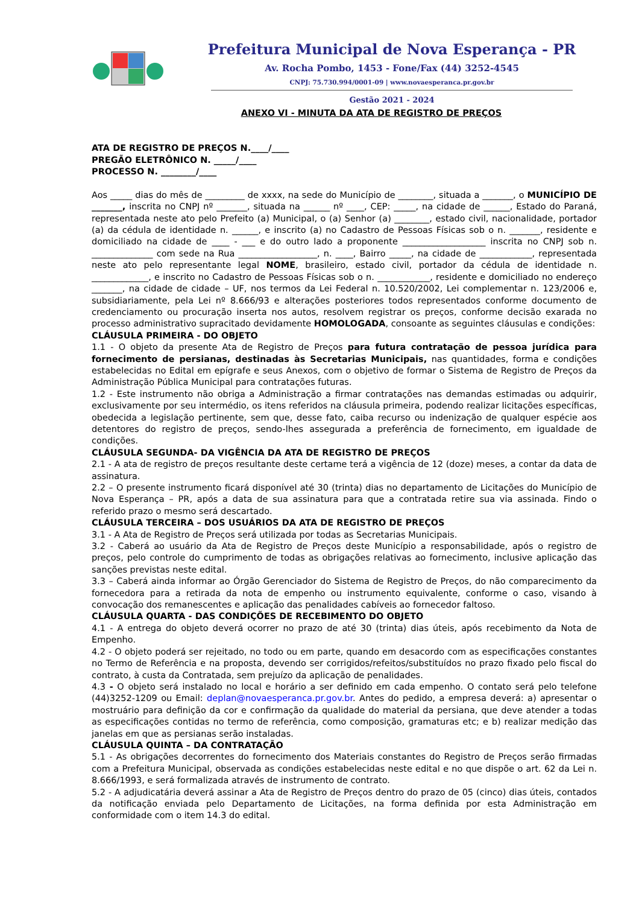Prefeitura Municipal de Nova Esperança - PR
Av. Rocha Pombo, 1453 - Fone/Fax (44) 3252-4545
CNPJ: 75.730.994/0001-09 | www.novaesperanca.pr.gov.br
Gestão 2021 - 2024
ANEXO VI - MINUTA DA ATA DE REGISTRO DE PREÇOS
ATA DE REGISTRO DE PREÇOS N.____/____
PREGÃO ELETRÔNICO N. _____/____
PROCESSO N. ________/____
Aos _____ dias do mês de _________ de xxxx, na sede do Município de ________, situada a _______, o MUNICÍPIO DE _______, inscrita no CNPJ nº _______, situada na ______ nº ____, CEP: _____, na cidade de ______, Estado do Paraná, representada neste ato pelo Prefeito (a) Municipal, o (a) Senhor (a) ________, estado civil, nacionalidade, portador (a) da cédula de identidade n. ______, e inscrito (a) no Cadastro de Pessoas Físicas sob o n. _______, residente e domiciliado na cidade de ____ - ___ e do outro lado a proponente ___________________ inscrita no CNPJ sob n. ______________ com sede na Rua __________________, n. ____, Bairro _____, na cidade de ____________, representada neste ato pelo representante legal NOME, brasileiro, estado civil, portador da cédula de identidade n. _____________, e inscrito no Cadastro de Pessoas Físicas sob o n. ____________, residente e domiciliado no endereço _______, na cidade de cidade – UF, nos termos da Lei Federal n. 10.520/2002, Lei complementar n. 123/2006 e, subsidiariamente, pela Lei nº 8.666/93 e alterações posteriores todos representados conforme documento de credenciamento ou procuração inserta nos autos, resolvem registrar os preços, conforme decisão exarada no processo administrativo supracitado devidamente HOMOLOGADA, consoante as seguintes cláusulas e condições:
CLÁUSULA PRIMEIRA - DO OBJETO
1.1 - O objeto da presente Ata de Registro de Preços para futura contratação de pessoa jurídica para fornecimento de persianas, destinadas às Secretarias Municipais, nas quantidades, forma e condições estabelecidas no Edital em epígrafe e seus Anexos, com o objetivo de formar o Sistema de Registro de Preços da Administração Pública Municipal para contratações futuras.
1.2 - Este instrumento não obriga a Administração a firmar contratações nas demandas estimadas ou adquirir, exclusivamente por seu intermédio, os itens referidos na cláusula primeira, podendo realizar licitações específicas, obedecida a legislação pertinente, sem que, desse fato, caiba recurso ou indenização de qualquer espécie aos detentores do registro de preços, sendo-lhes assegurada a preferência de fornecimento, em igualdade de condições.
CLÁUSULA SEGUNDA- DA VIGÊNCIA DA ATA DE REGISTRO DE PREÇOS
2.1 - A ata de registro de preços resultante deste certame terá a vigência de 12 (doze) meses, a contar da data de assinatura.
2.2 – O presente instrumento ficará disponível até 30 (trinta) dias no departamento de Licitações do Município de Nova Esperança – PR, após a data de sua assinatura para que a contratada retire sua via assinada. Findo o referido prazo o mesmo será descartado.
CLÁUSULA TERCEIRA – DOS USUÁRIOS DA ATA DE REGISTRO DE PREÇOS
3.1 - A Ata de Registro de Preços será utilizada por todas as Secretarias Municipais.
3.2 - Caberá ao usuário da Ata de Registro de Preços deste Município a responsabilidade, após o registro de preços, pelo controle do cumprimento de todas as obrigações relativas ao fornecimento, inclusive aplicação das sanções previstas neste edital.
3.3 – Caberá ainda informar ao Órgão Gerenciador do Sistema de Registro de Preços, do não comparecimento da fornecedora para a retirada da nota de empenho ou instrumento equivalente, conforme o caso, visando à convocação dos remanescentes e aplicação das penalidades cabíveis ao fornecedor faltoso.
CLÁUSULA QUARTA - DAS CONDIÇÕES DE RECEBIMENTO DO OBJETO
4.1 - A entrega do objeto deverá ocorrer no prazo de até 30 (trinta) dias úteis, após recebimento da Nota de Empenho.
4.2 - O objeto poderá ser rejeitado, no todo ou em parte, quando em desacordo com as especificações constantes no Termo de Referência e na proposta, devendo ser corrigidos/refeitos/substituídos no prazo fixado pelo fiscal do contrato, à custa da Contratada, sem prejuízo da aplicação de penalidades.
4.3 - O objeto será instalado no local e horário a ser definido em cada empenho. O contato será pelo telefone (44)3252-1209 ou Email: deplan@novaesperanca.pr.gov.br. Antes do pedido, a empresa deverá: a) apresentar o mostruário para definição da cor e confirmação da qualidade do material da persiana, que deve atender a todas as especificações contidas no termo de referência, como composição, gramaturas etc; e b) realizar medição das janelas em que as persianas serão instaladas.
CLÁUSULA QUINTA – DA CONTRATAÇÃO
5.1 - As obrigações decorrentes do fornecimento dos Materiais constantes do Registro de Preços serão firmadas com a Prefeitura Municipal, observada as condições estabelecidas neste edital e no que dispõe o art. 62 da Lei n. 8.666/1993, e será formalizada através de instrumento de contrato.
5.2 - A adjudicatária deverá assinar a Ata de Registro de Preços dentro do prazo de 05 (cinco) dias úteis, contados da notificação enviada pelo Departamento de Licitações, na forma definida por esta Administração em conformidade com o item 14.3 do edital.